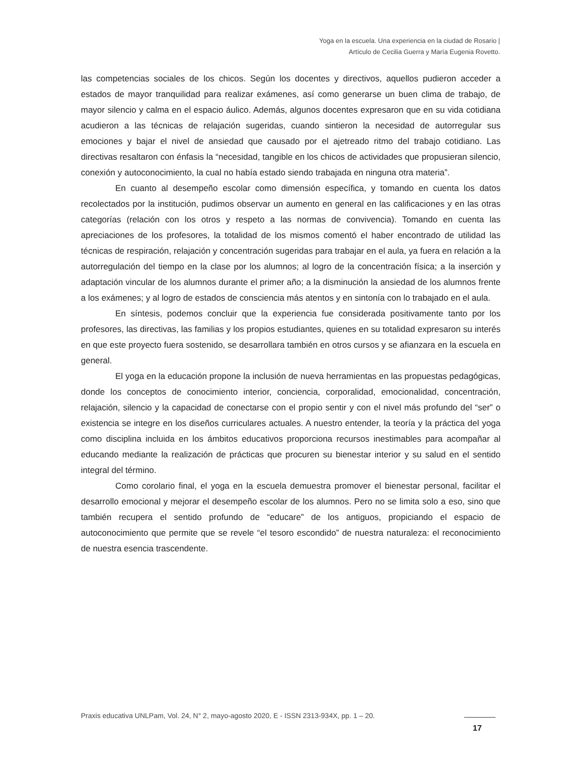Yoga en la escuela. Una experiencia en la ciudad de Rosario |
Artículo de Cecilia Guerra y María Eugenia Rovetto.
las competencias sociales de los chicos. Según los docentes y directivos, aquellos pudieron acceder a estados de mayor tranquilidad para realizar exámenes, así como generarse un buen clima de trabajo, de mayor silencio y calma en el espacio áulico. Además, algunos docentes expresaron que en su vida cotidiana acudieron a las técnicas de relajación sugeridas, cuando sintieron la necesidad de autorregular sus emociones y bajar el nivel de ansiedad que causado por el ajetreado ritmo del trabajo cotidiano. Las directivas resaltaron con énfasis la “necesidad, tangible en los chicos de actividades que propusieran silencio, conexión y autoconocimiento, la cual no había estado siendo trabajada en ninguna otra materia”.
En cuanto al desempeño escolar como dimensión específica, y tomando en cuenta los datos recolectados por la institución, pudimos observar un aumento en general en las calificaciones y en las otras categorías (relación con los otros y respeto a las normas de convivencia). Tomando en cuenta las apreciaciones de los profesores, la totalidad de los mismos comentó el haber encontrado de utilidad las técnicas de respiración, relajación y concentración sugeridas para trabajar en el aula, ya fuera en relación a la autorregulación del tiempo en la clase por los alumnos; al logro de la concentración física; a la inserción y adaptación vincular de los alumnos durante el primer año; a la disminución la ansiedad de los alumnos frente a los exámenes; y al logro de estados de consciencia más atentos y en sintonía con lo trabajado en el aula.
En síntesis, podemos concluir que la experiencia fue considerada positivamente tanto por los profesores, las directivas, las familias y los propios estudiantes, quienes en su totalidad expresaron su interés en que este proyecto fuera sostenido, se desarrollara también en otros cursos y se afianzara en la escuela en general.
El yoga en la educación propone la inclusión de nueva herramientas en las propuestas pedagógicas, donde los conceptos de conocimiento interior, conciencia, corporalidad, emocionalidad, concentración, relajación, silencio y la capacidad de conectarse con el propio sentir y con el nivel más profundo del “ser” o existencia se integre en los diseños curriculares actuales. A nuestro entender, la teoría y la práctica del yoga como disciplina incluida en los ámbitos educativos proporciona recursos inestimables para acompañar al educando mediante la realización de prácticas que procuren su bienestar interior y su salud en el sentido integral del término.
Como corolario final, el yoga en la escuela demuestra promover el bienestar personal, facilitar el desarrollo emocional y mejorar el desempeño escolar de los alumnos. Pero no se limita solo a eso, sino que también recupera el sentido profundo de “educare” de los antiguos, propiciando el espacio de autoconocimiento que permite que se revele “el tesoro escondido” de nuestra naturaleza: el reconocimiento de nuestra esencia trascendente.
Praxis educativa UNLPam, Vol. 24, N° 2, mayo-agosto 2020, E - ISSN 2313-934X, pp. 1 – 20.
17